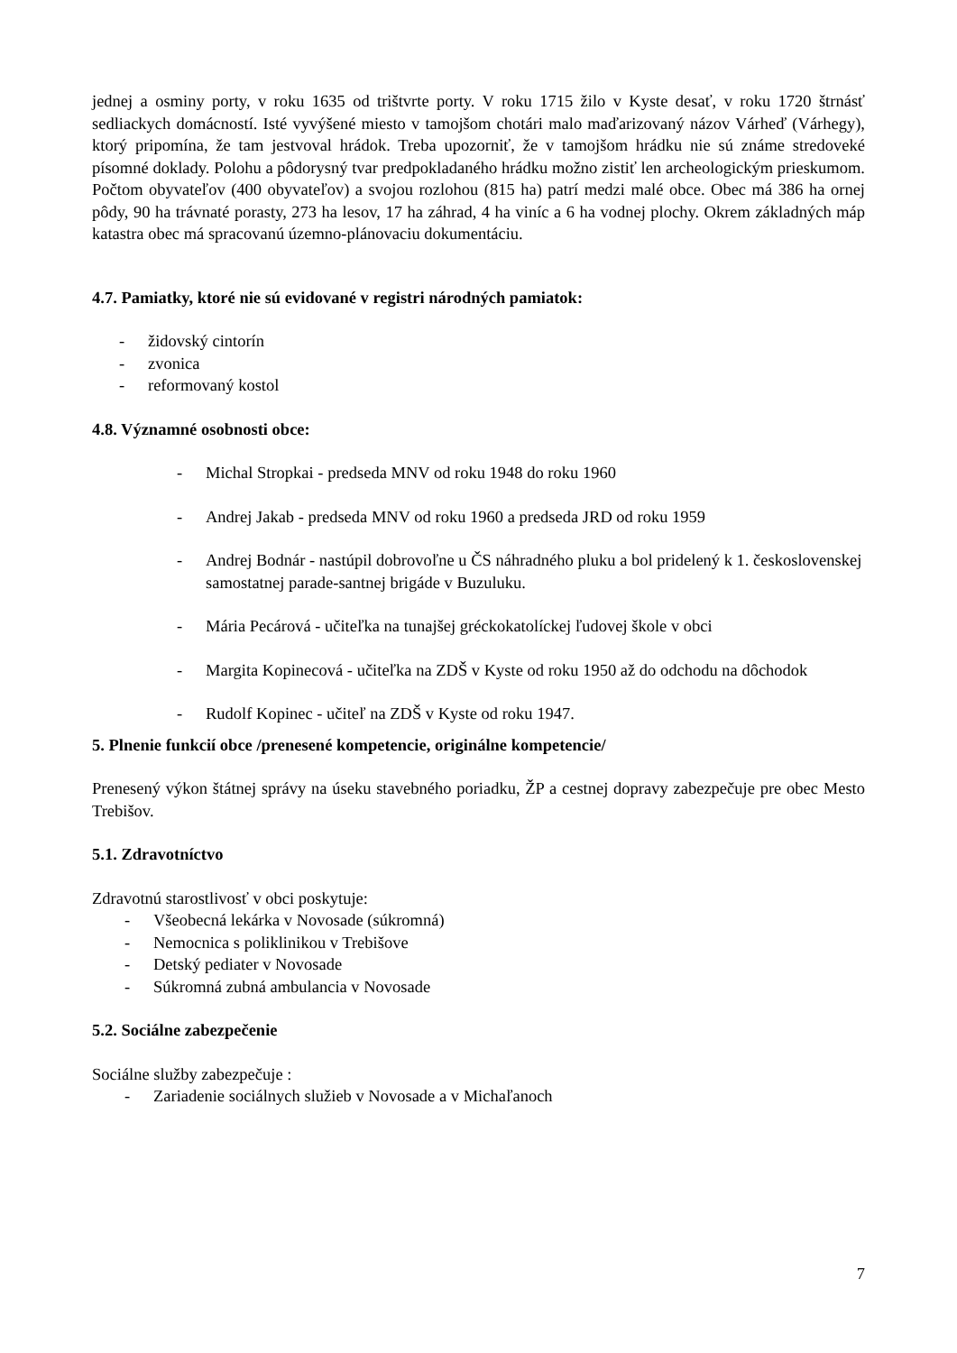jednej a osminy porty, v roku 1635 od trištvrte porty. V roku 1715 žilo v Kyste desať, v roku 1720 štrnásť sedliackych domácností. Isté vyvýšené miesto v tamojšom chotári malo maďarizovaný názov Várheď (Várhegy), ktorý pripomína, že tam jestvoval hrádok. Treba upozorniť, že v tamojšom hrádku nie sú známe stredoveké písomné doklady. Polohu a pôdorysný tvar predpokladaného hrádku možno zistiť len archeologickým prieskumom. Počtom obyvateľov (400 obyvateľov) a svojou rozlohou (815 ha) patrí medzi malé obce. Obec má 386 ha ornej pôdy, 90 ha trávnaté porasty, 273 ha lesov, 17 ha záhrad, 4 ha viníc a 6 ha vodnej plochy. Okrem základných máp katastra obec má spracovanú územno-plánovaciu dokumentáciu.
4.7. Pamiatky, ktoré nie sú evidované v registri národných pamiatok:
- židovský cintorín
- zvonica
- reformovaný kostol
4.8. Významné osobnosti obce:
- Michal Stropkai - predseda MNV od roku 1948 do roku 1960
- Andrej Jakab - predseda MNV od roku 1960 a predseda JRD od roku 1959
- Andrej Bodnár - nastúpil dobrovoľne u ČS náhradného pluku a bol pridelený k 1. československej samostatnej parade-santnej brigáde v Buzuluku.
- Mária Pecárová - učiteľka na tunajšej gréckokatolíckej ľudovej škole v obci
- Margita Kopinecová - učiteľka na ZDŠ v Kyste od roku 1950 až do odchodu na dôchodok
- Rudolf Kopinec - učiteľ na ZDŠ v Kyste od roku 1947.
5. Plnenie funkcií obce /prenesené kompetencie, originálne kompetencie/
Prenesený výkon štátnej správy na úseku stavebného poriadku, ŽP a cestnej dopravy zabezpečuje pre obec Mesto Trebišov.
5.1. Zdravotníctvo
Zdravotnú starostlivosť v obci poskytuje:
- Všeobecná lekárka v Novosade (súkromná)
- Nemocnica s poliklinikou v Trebišove
- Detský pediater v Novosade
- Súkromná zubná ambulancia v Novosade
5.2. Sociálne zabezpečenie
Sociálne služby zabezpečuje :
- Zariadenie sociálnych služieb v Novosade a v Michaľanoch
7